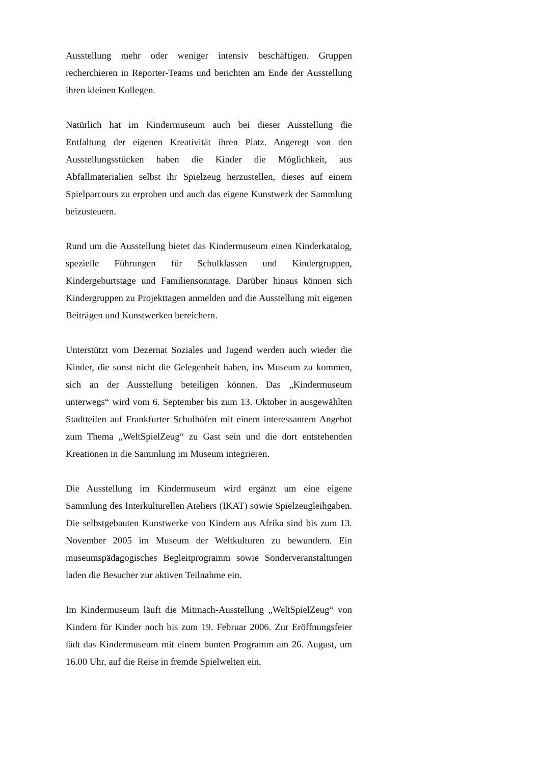Ausstellung mehr oder weniger intensiv beschäftigen. Gruppen recherchieren in Reporter-Teams und berichten am Ende der Ausstellung ihren kleinen Kollegen.
Natürlich hat im Kindermuseum auch bei dieser Ausstellung die Entfaltung der eigenen Kreativität ihren Platz. Angeregt von den Ausstellungsstücken haben die Kinder die Möglichkeit, aus Abfallmaterialien selbst ihr Spielzeug herzustellen, dieses auf einem Spielparcours zu erproben und auch das eigene Kunstwerk der Sammlung beizusteuern.
Rund um die Ausstellung bietet das Kindermuseum einen Kinderkatalog, spezielle Führungen für Schulklassen und Kindergruppen, Kindergeburtstage und Familiensonntage. Darüber hinaus können sich Kindergruppen zu Projekttagen anmelden und die Ausstellung mit eigenen Beiträgen und Kunstwerken bereichern.
Unterstützt vom Dezernat Soziales und Jugend werden auch wieder die Kinder, die sonst nicht die Gelegenheit haben, ins Museum zu kommen, sich an der Ausstellung beteiligen können. Das „Kindermuseum unterwegs“ wird vom 6. September bis zum 13. Oktober in ausgewählten Stadtteilen auf Frankfurter Schulhöfen mit einem interessantem Angebot zum Thema „WeltSpielZeug“ zu Gast sein und die dort entstehenden Kreationen in die Sammlung im Museum integrieren.
Die Ausstellung im Kindermuseum wird ergänzt um eine eigene Sammlung des Interkulturellen Ateliers (IKAT) sowie Spielzeugleihgaben. Die selbstgebauten Kunstwerke von Kindern aus Afrika sind bis zum 13. November 2005 im Museum der Weltkulturen zu bewundern. Ein museumspädagogisches Begleitprogramm sowie Sonderveranstaltungen laden die Besucher zur aktiven Teilnahme ein.
Im Kindermuseum läuft die Mitmach-Ausstellung „WeltSpielZeug“ von Kindern für Kinder noch bis zum 19. Februar 2006. Zur Eröffnungsfeier lädt das Kindermuseum mit einem bunten Programm am 26. August, um 16.00 Uhr, auf die Reise in fremde Spielwelten ein.